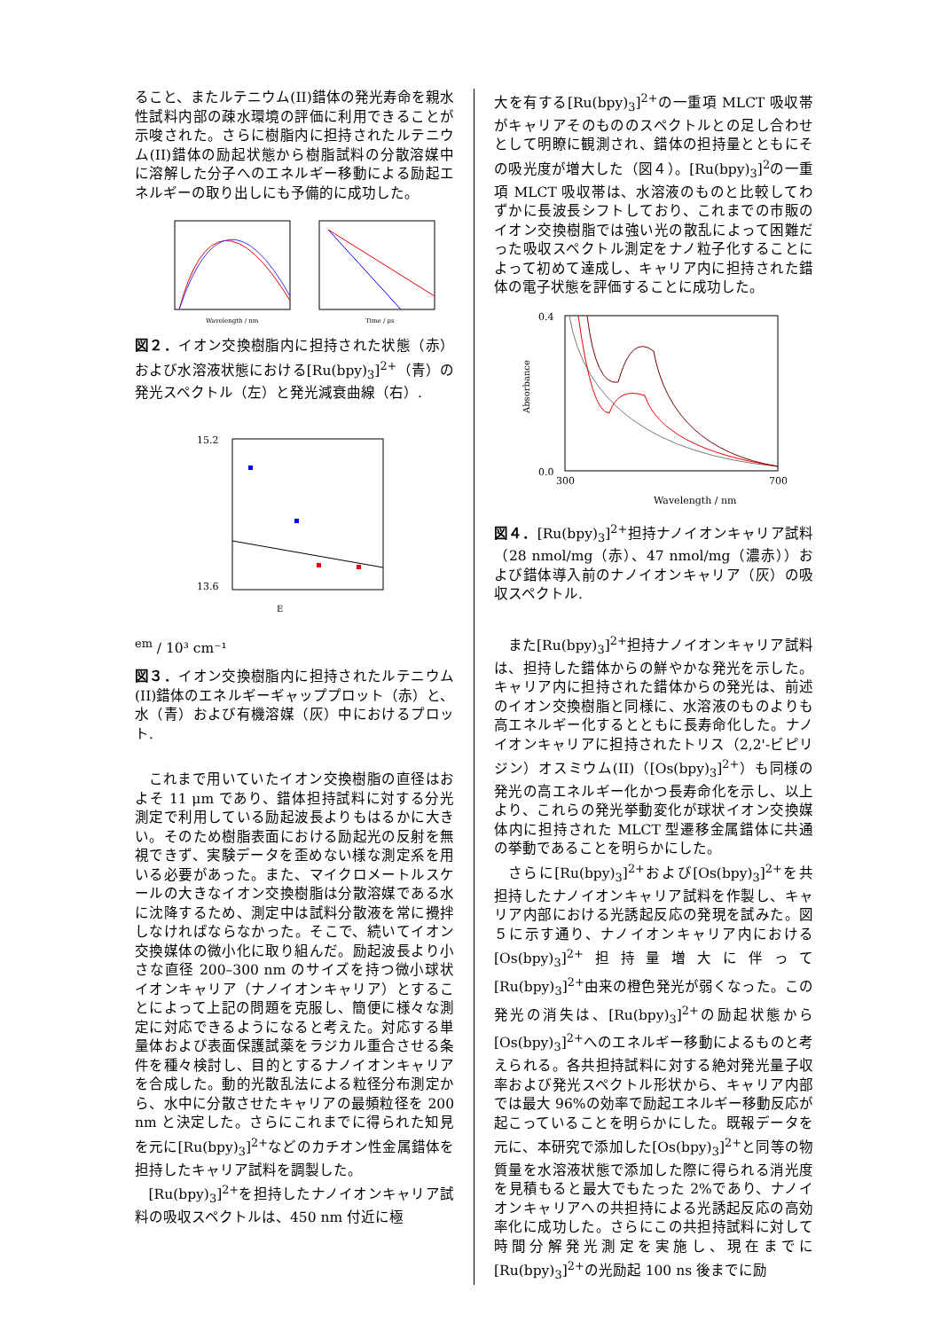ること、またルテニウム(II)錯体の発光寿命を親水性試料内部の疎水環境の評価に利用できることが示唆された。さらに樹脂内に担持されたルテニウム(II)錯体の励起状態から樹脂試料の分散溶媒中に溶解した分子へのエネルギー移動による励起エネルギーの取り出しにも予備的に成功した。
Wavelength / nm
Time / μs
図２．イオン交換樹脂内に担持された状態（赤）および水溶液状態における[Ru(bpy)<sub>3</sub>]<sup>2+</sup>（青）の発光スペクトル（左）と発光減衰曲線（右）.
15.2
13.6
Eem / 10³ cm⁻¹
図３．イオン交換樹脂内に担持されたルテニウム(II)錯体のエネルギーギャッププロット（赤）と、水（青）および有機溶媒（灰）中におけるプロット.
これまで用いていたイオン交換樹脂の直径はおよそ 11 μm であり、錯体担持試料に対する分光測定で利用している励起波長よりもはるかに大きい。そのため樹脂表面における励起光の反射を無視できず、実験データを歪めない様な測定系を用いる必要があった。また、マイクロメートルスケールの大きなイオン交換樹脂は分散溶媒である水に沈降するため、測定中は試料分散液を常に攪拌しなければならなかった。そこで、続いてイオン交換媒体の微小化に取り組んだ。励起波長より小さな直径 200–300 nm のサイズを持つ微小球状イオンキャリア（ナノイオンキャリア）とすることによって上記の問題を克服し、簡便に様々な測定に対応できるようになると考えた。対応する単量体および表面保護試薬をラジカル重合させる条件を種々検討し、目的とするナノイオンキャリアを合成した。動的光散乱法による粒径分布測定から、水中に分散させたキャリアの最頻粒径を 200 nm と決定した。さらにこれまでに得られた知見を元に[Ru(bpy)<sub>3</sub>]<sup>2+</sup>などのカチオン性金属錯体を担持したキャリア試料を調製した。
[Ru(bpy)<sub>3</sub>]<sup>2+</sup>を担持したナノイオンキャリア試料の吸収スペクトルは、450 nm 付近に極
大を有する[Ru(bpy)<sub>3</sub>]<sup>2+</sup>の一重項 MLCT 吸収帯がキャリアそのもののスペクトルとの足し合わせとして明瞭に観測され、錯体の担持量とともにその吸光度が増大した（図４）。[Ru(bpy)<sub>3</sub>]<sup>2</sup>の一重項 MLCT 吸収帯は、水溶液のものと比較してわずかに長波長シフトしており、これまでの市販のイオン交換樹脂では強い光の散乱によって困難だった吸収スペクトル測定をナノ粒子化することによって初めて達成し、キャリア内に担持された錯体の電子状態を評価することに成功した。
0.4
0.0
300
700
Wavelength / nm
Absorbance
図４．[Ru(bpy)<sub>3</sub>]<sup>2+</sup>担持ナノイオンキャリア試料（28 nmol/mg（赤）、47 nmol/mg（濃赤））および錯体導入前のナノイオンキャリア（灰）の吸収スペクトル.
また[Ru(bpy)<sub>3</sub>]<sup>2+</sup>担持ナノイオンキャリア試料は、担持した錯体からの鮮やかな発光を示した。キャリア内に担持された錯体からの発光は、前述のイオン交換樹脂と同様に、水溶液のものよりも高エネルギー化するとともに長寿命化した。ナノイオンキャリアに担持されたトリス（2,2'-ビピリジン）オスミウム(II)（[Os(bpy)<sub>3</sub>]<sup>2+</sup>）も同様の発光の高エネルギー化かつ長寿命化を示し、以上より、これらの発光挙動変化が球状イオン交換媒体内に担持された MLCT 型遷移金属錯体に共通の挙動であることを明らかにした。
さらに[Ru(bpy)<sub>3</sub>]<sup>2+</sup>および[Os(bpy)<sub>3</sub>]<sup>2+</sup>を共担持したナノイオンキャリア試料を作製し、キャリア内部における光誘起反応の発現を試みた。図５に示す通り、ナノイオンキャリア内における[Os(bpy)<sub>3</sub>]<sup>2+</sup>担持量増大に伴って[Ru(bpy)<sub>3</sub>]<sup>2+</sup>由来の橙色発光が弱くなった。この発光の消失は、[Ru(bpy)<sub>3</sub>]<sup>2+</sup>の励起状態から[Os(bpy)<sub>3</sub>]<sup>2+</sup>へのエネルギー移動によるものと考えられる。各共担持試料に対する絶対発光量子収率および発光スペクトル形状から、キャリア内部では最大 96%の効率で励起エネルギー移動反応が起こっていることを明らかにした。既報データを元に、本研究で添加した[Os(bpy)<sub>3</sub>]<sup>2+</sup>と同等の物質量を水溶液状態で添加した際に得られる消光度を見積もると最大でもたった 2%であり、ナノイオンキャリアへの共担持による光誘起反応の高効率化に成功した。さらにこの共担持試料に対して時間分解発光測定を実施し、現在までに[Ru(bpy)<sub>3</sub>]<sup>2+</sup>の光励起 100 ns 後までに励